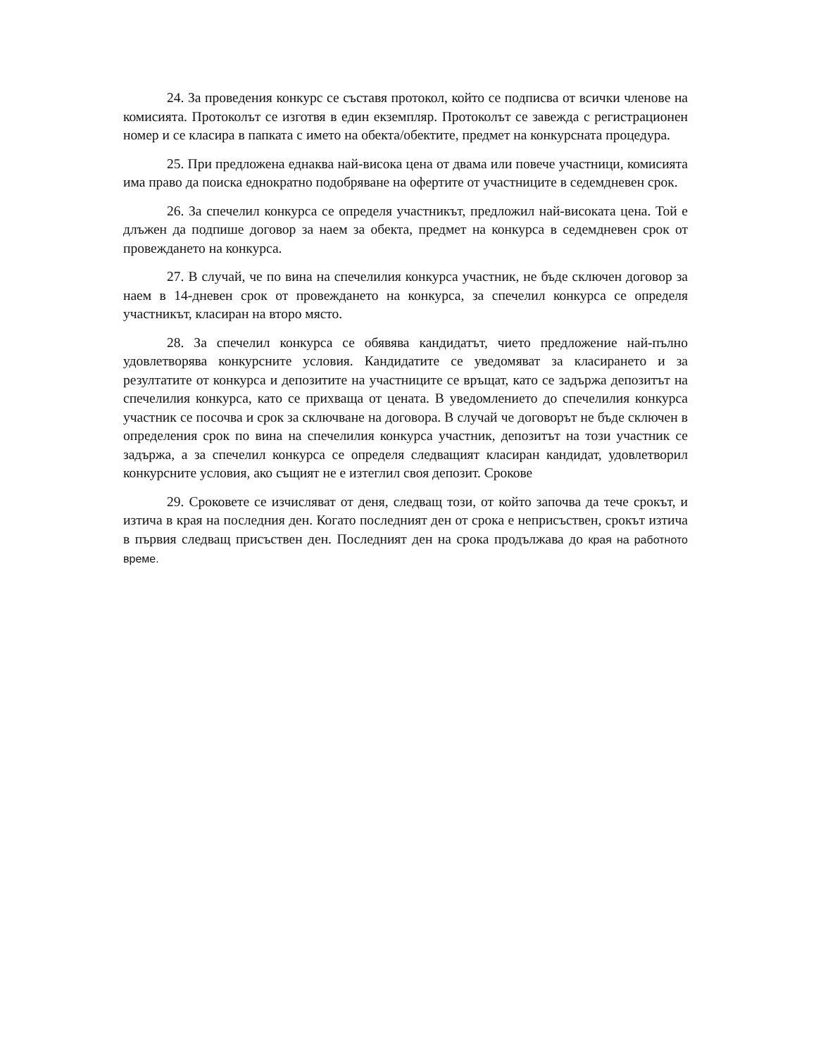24. За проведения конкурс се съставя протокол, който се подписва от всички членове на комисията. Протоколът се изготвя в един екземпляр. Протоколът се завежда с регистрационен номер и се класира в папката с името на обекта/обектите, предмет на конкурсната процедура.
25. При предложена еднаква най-висока цена от двама или повече участници, комисията има право да поиска еднократно подобряване на офертите от участниците в седемдневен срок.
26. За спечелил конкурса се определя участникът, предложил най-високата цена. Той е длъжен да подпише договор за наем за обекта, предмет на конкурса в седемдневен срок от провеждането на конкурса.
27. В случай, че по вина на спечелилия конкурса участник, не бъде сключен договор за наем в 14-дневен срок от провеждането на конкурса, за спечелил конкурса се определя участникът, класиран на второ място.
28. За спечелил конкурса се обявява кандидатът, чието предложение най-пълно удовлетворява конкурсните условия. Кандидатите се уведомяват за класирането и за резултатите от конкурса и депозитите на участниците се връщат, като се задържа депозитът на спечелилия конкурса, като се прихваща от цената. В уведомлението до спечелилия конкурса участник се посочва и срок за сключване на договора. В случай че договорът не бъде сключен в определения срок по вина на спечелилия конкурса участник, депозитът на този участник се задържа, а за спечелил конкурса се определя следващият класиран кандидат, удовлетворил конкурсните условия, ако същият не е изтеглил своя депозит. Срокове
29. Сроковете се изчисляват от деня, следващ този, от който започва да тече срокът, и изтича в края на последния ден. Когато последният ден от срока е неприсъствен, срокът изтича в първия следващ присъствен ден. Последният ден на срока продължава до края на работното време.